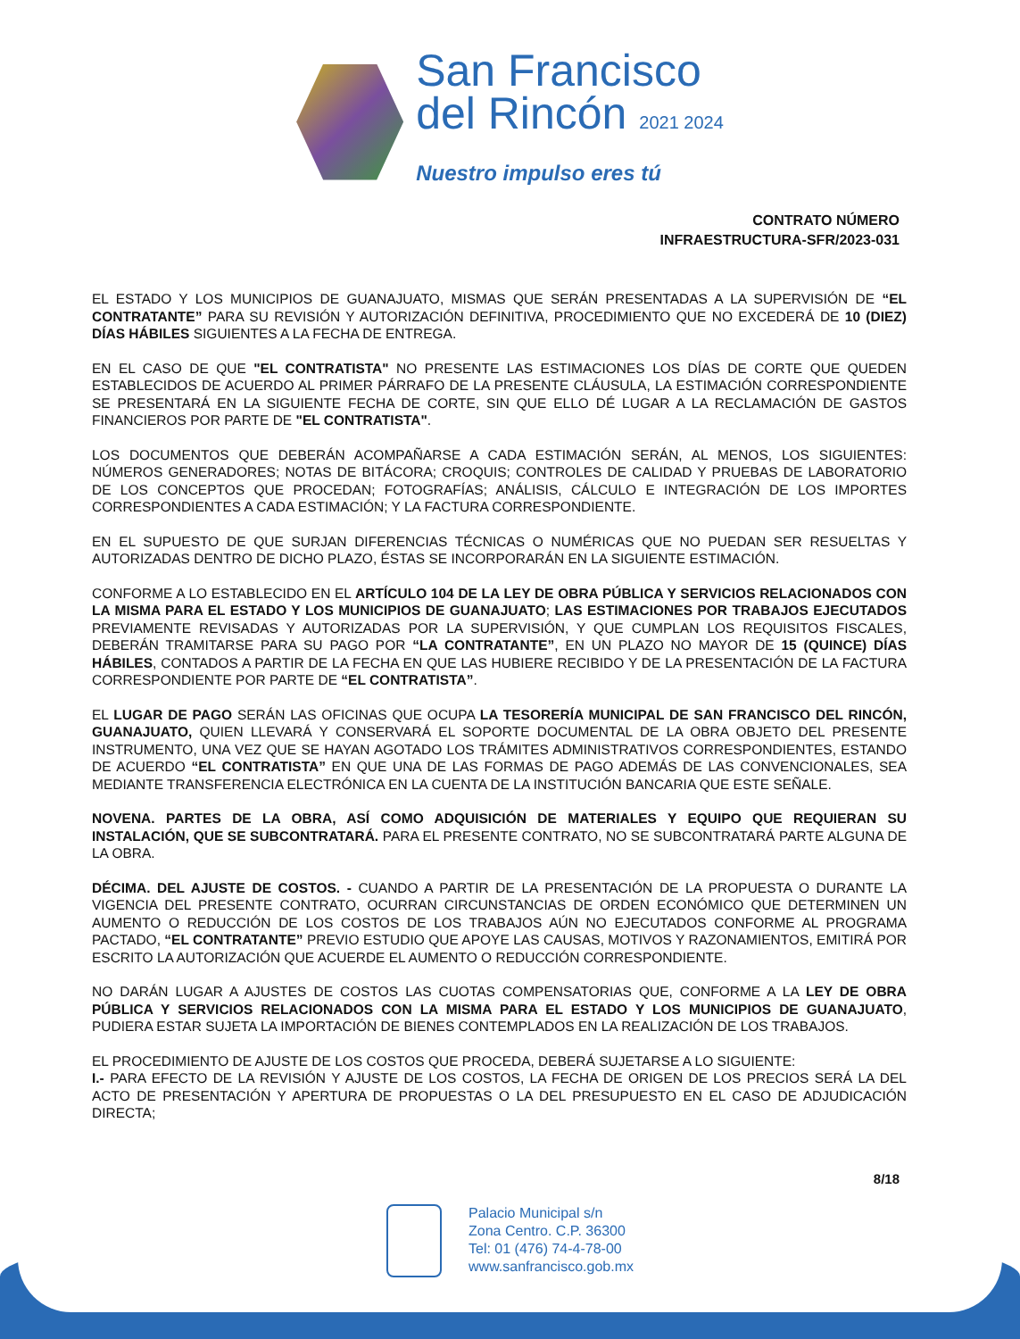San Francisco
del Rincón 2021 2024
Nuestro impulso eres tú
CONTRATO NÚMERO
INFRAESTRUCTURA-SFR/2023-031
EL ESTADO Y LOS MUNICIPIOS DE GUANAJUATO, MISMAS QUE SERÁN PRESENTADAS A LA SUPERVISIÓN DE “EL CONTRATANTE” PARA SU REVISIÓN Y AUTORIZACIÓN DEFINITIVA, PROCEDIMIENTO QUE NO EXCEDERÁ DE 10 (DIEZ) DÍAS HÁBILES SIGUIENTES A LA FECHA DE ENTREGA.
EN EL CASO DE QUE "EL CONTRATISTA" NO PRESENTE LAS ESTIMACIONES LOS DÍAS DE CORTE QUE QUEDEN ESTABLECIDOS DE ACUERDO AL PRIMER PÁRRAFO DE LA PRESENTE CLÁUSULA, LA ESTIMACIÓN CORRESPONDIENTE SE PRESENTARÁ EN LA SIGUIENTE FECHA DE CORTE, SIN QUE ELLO DÉ LUGAR A LA RECLAMACIÓN DE GASTOS FINANCIEROS POR PARTE DE "EL CONTRATISTA".
LOS DOCUMENTOS QUE DEBERÁN ACOMPAÑARSE A CADA ESTIMACIÓN SERÁN, AL MENOS, LOS SIGUIENTES: NÚMEROS GENERADORES; NOTAS DE BITÁCORA; CROQUIS; CONTROLES DE CALIDAD Y PRUEBAS DE LABORATORIO DE LOS CONCEPTOS QUE PROCEDAN; FOTOGRAFÍAS; ANÁLISIS, CÁLCULO E INTEGRACIÓN DE LOS IMPORTES CORRESPONDIENTES A CADA ESTIMACIÓN; Y LA FACTURA CORRESPONDIENTE.
EN EL SUPUESTO DE QUE SURJAN DIFERENCIAS TÉCNICAS O NUMÉRICAS QUE NO PUEDAN SER RESUELTAS Y AUTORIZADAS DENTRO DE DICHO PLAZO, ÉSTAS SE INCORPORARÁN EN LA SIGUIENTE ESTIMACIÓN.
CONFORME A LO ESTABLECIDO EN EL ARTÍCULO 104 DE LA LEY DE OBRA PÚBLICA Y SERVICIOS RELACIONADOS CON LA MISMA PARA EL ESTADO Y LOS MUNICIPIOS DE GUANAJUATO; LAS ESTIMACIONES POR TRABAJOS EJECUTADOS PREVIAMENTE REVISADAS Y AUTORIZADAS POR LA SUPERVISIÓN, Y QUE CUMPLAN LOS REQUISITOS FISCALES, DEBERÁN TRAMITARSE PARA SU PAGO POR “LA CONTRATANTE”, EN UN PLAZO NO MAYOR DE 15 (QUINCE) DÍAS HÁBILES, CONTADOS A PARTIR DE LA FECHA EN QUE LAS HUBIERE RECIBIDO Y DE LA PRESENTACIÓN DE LA FACTURA CORRESPONDIENTE POR PARTE DE “EL CONTRATISTA”.
EL LUGAR DE PAGO SERÁN LAS OFICINAS QUE OCUPA LA TESORERÍA MUNICIPAL DE SAN FRANCISCO DEL RINCÓN, GUANAJUATO, QUIEN LLEVARÁ Y CONSERVARÁ EL SOPORTE DOCUMENTAL DE LA OBRA OBJETO DEL PRESENTE INSTRUMENTO, UNA VEZ QUE SE HAYAN AGOTADO LOS TRÁMITES ADMINISTRATIVOS CORRESPONDIENTES, ESTANDO DE ACUERDO “EL CONTRATISTA” EN QUE UNA DE LAS FORMAS DE PAGO ADEMÁS DE LAS CONVENCIONALES, SEA MEDIANTE TRANSFERENCIA ELECTRÓNICA EN LA CUENTA DE LA INSTITUCIÓN BANCARIA QUE ESTE SEÑALE.
NOVENA. PARTES DE LA OBRA, ASÍ COMO ADQUISICIÓN DE MATERIALES Y EQUIPO QUE REQUIERAN SU INSTALACIÓN, QUE SE SUBCONTRATARÁ. PARA EL PRESENTE CONTRATO, NO SE SUBCONTRATARÁ PARTE ALGUNA DE LA OBRA.
DÉCIMA. DEL AJUSTE DE COSTOS. - CUANDO A PARTIR DE LA PRESENTACIÓN DE LA PROPUESTA O DURANTE LA VIGENCIA DEL PRESENTE CONTRATO, OCURRAN CIRCUNSTANCIAS DE ORDEN ECONÓMICO QUE DETERMINEN UN AUMENTO O REDUCCIÓN DE LOS COSTOS DE LOS TRABAJOS AÚN NO EJECUTADOS CONFORME AL PROGRAMA PACTADO, “EL CONTRATANTE” PREVIO ESTUDIO QUE APOYE LAS CAUSAS, MOTIVOS Y RAZONAMIENTOS, EMITIRÁ POR ESCRITO LA AUTORIZACIÓN QUE ACUERDE EL AUMENTO O REDUCCIÓN CORRESPONDIENTE.
NO DARÁN LUGAR A AJUSTES DE COSTOS LAS CUOTAS COMPENSATORIAS QUE, CONFORME A LA LEY DE OBRA PÚBLICA Y SERVICIOS RELACIONADOS CON LA MISMA PARA EL ESTADO Y LOS MUNICIPIOS DE GUANAJUATO, PUDIERA ESTAR SUJETA LA IMPORTACIÓN DE BIENES CONTEMPLADOS EN LA REALIZACIÓN DE LOS TRABAJOS.
EL PROCEDIMIENTO DE AJUSTE DE LOS COSTOS QUE PROCEDA, DEBERÁ SUJETARSE A LO SIGUIENTE:
I.- PARA EFECTO DE LA REVISIÓN Y AJUSTE DE LOS COSTOS, LA FECHA DE ORIGEN DE LOS PRECIOS SERÁ LA DEL ACTO DE PRESENTACIÓN Y APERTURA DE PROPUESTAS O LA DEL PRESUPUESTO EN EL CASO DE ADJUDICACIÓN DIRECTA;
8/18
Palacio Municipal s/n
Zona Centro. C.P. 36300
Tel: 01 (476) 74-4-78-00
www.sanfrancisco.gob.mx